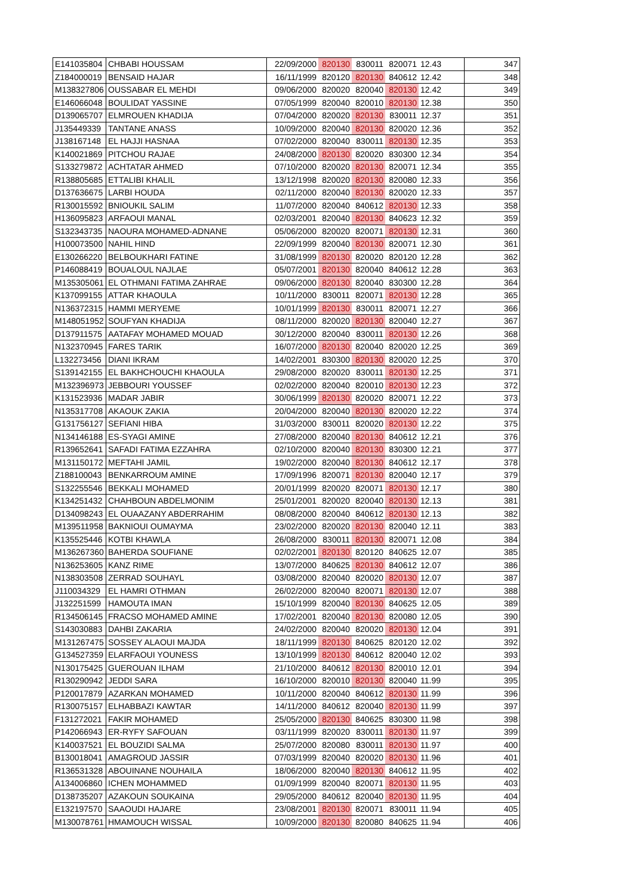| E141035804 | CHBABI HOUSSAM | 22/09/2000 | 820130 | 830011 | 820071 | 12.43 | 347 |
| Z184000019 | BENSAID HAJAR | 16/11/1999 | 820120 | 820130 | 840612 | 12.42 | 348 |
| M138327806 | OUSSABAR EL MEHDI | 09/06/2000 | 820020 | 820040 | 820130 | 12.42 | 349 |
| E146066048 | BOULIDAT YASSINE | 07/05/1999 | 820040 | 820010 | 820130 | 12.38 | 350 |
| D139065707 | ELMROUEN KHADIJA | 07/04/2000 | 820020 | 820130 | 830011 | 12.37 | 351 |
| J135449339 | TANTANE ANASS | 10/09/2000 | 820040 | 820130 | 820020 | 12.36 | 352 |
| J138167148 | EL HAJJI HASNAA | 07/02/2000 | 820040 | 830011 | 820130 | 12.35 | 353 |
| K140021869 | PITCHOU RAJAE | 24/08/2000 | 820130 | 820020 | 830300 | 12.34 | 354 |
| S133279872 | ACHTATAR AHMED | 07/10/2000 | 820020 | 820130 | 820071 | 12.34 | 355 |
| R138805685 | ETTALIBI KHALIL | 13/12/1998 | 820020 | 820130 | 820080 | 12.33 | 356 |
| D137636675 | LARBI HOUDA | 02/11/2000 | 820040 | 820130 | 820020 | 12.33 | 357 |
| R130015592 | BNIOUKIL SALIM | 11/07/2000 | 820040 | 840612 | 820130 | 12.33 | 358 |
| H136095823 | ARFAOUI MANAL | 02/03/2001 | 820040 | 820130 | 840623 | 12.32 | 359 |
| S132343735 | NAOURA MOHAMED-ADNANE | 05/06/2000 | 820020 | 820071 | 820130 | 12.31 | 360 |
| H100073500 | NAHIL HIND | 22/09/1999 | 820040 | 820130 | 820071 | 12.30 | 361 |
| E130266220 | BELBOUKHARI FATINE | 31/08/1999 | 820130 | 820020 | 820120 | 12.28 | 362 |
| P146088419 | BOUALOUL NAJLAE | 05/07/2001 | 820130 | 820040 | 840612 | 12.28 | 363 |
| M135305061 | EL OTHMANI FATIMA ZAHRAE | 09/06/2000 | 820130 | 820040 | 830300 | 12.28 | 364 |
| K137099155 | ATTAR KHAOULA | 10/11/2000 | 830011 | 820071 | 820130 | 12.28 | 365 |
| N136372315 | HAMMI MERYEME | 10/01/1999 | 820130 | 830011 | 820071 | 12.27 | 366 |
| M148051952 | SOUFYAN KHADIJA | 08/11/2000 | 820020 | 820130 | 820040 | 12.27 | 367 |
| D137911575 | AATAFAY MOHAMED MOUAD | 30/12/2000 | 820040 | 830011 | 820130 | 12.26 | 368 |
| N132370945 | FARES TARIK | 16/07/2000 | 820130 | 820040 | 820020 | 12.25 | 369 |
| L132273456 | DIANI IKRAM | 14/02/2001 | 830300 | 820130 | 820020 | 12.25 | 370 |
| S139142155 | EL BAKHCHOUCHI KHAOULA | 29/08/2000 | 820020 | 830011 | 820130 | 12.25 | 371 |
| M132396973 | JEBBOURI YOUSSEF | 02/02/2000 | 820040 | 820010 | 820130 | 12.23 | 372 |
| K131523936 | MADAR JABIR | 30/06/1999 | 820130 | 820020 | 820071 | 12.22 | 373 |
| N135317708 | AKAOUK ZAKIA | 20/04/2000 | 820040 | 820130 | 820020 | 12.22 | 374 |
| G131756127 | SEFIANI HIBA | 31/03/2000 | 830011 | 820020 | 820130 | 12.22 | 375 |
| N134146188 | ES-SYAGI AMINE | 27/08/2000 | 820040 | 820130 | 840612 | 12.21 | 376 |
| R139652641 | SAFADI FATIMA EZZAHRA | 02/10/2000 | 820040 | 820130 | 830300 | 12.21 | 377 |
| M131150172 | MEFTAHI JAMIL | 19/02/2000 | 820040 | 820130 | 840612 | 12.17 | 378 |
| Z188100043 | BENKARROUM AMINE | 17/09/1996 | 820071 | 820130 | 820040 | 12.17 | 379 |
| S132255546 | BEKKALI MOHAMED | 20/01/1999 | 820020 | 820071 | 820130 | 12.17 | 380 |
| K134251432 | CHAHBOUN ABDELMONIM | 25/01/2001 | 820020 | 820040 | 820130 | 12.13 | 381 |
| D134098243 | EL OUAAZANY ABDERRAHIM | 08/08/2000 | 820040 | 840612 | 820130 | 12.13 | 382 |
| M139511958 | BAKNIOUI OUMAYMA | 23/02/2000 | 820020 | 820130 | 820040 | 12.11 | 383 |
| K135525446 | KOTBI KHAWLA | 26/08/2000 | 830011 | 820130 | 820071 | 12.08 | 384 |
| M136267360 | BAHERDA SOUFIANE | 02/02/2001 | 820130 | 820120 | 840625 | 12.07 | 385 |
| N136253605 | KANZ RIME | 13/07/2000 | 840625 | 820130 | 840612 | 12.07 | 386 |
| N138303508 | ZERRAD SOUHAYL | 03/08/2000 | 820040 | 820020 | 820130 | 12.07 | 387 |
| J110034329 | EL HAMRI OTHMAN | 26/02/2000 | 820040 | 820071 | 820130 | 12.07 | 388 |
| J132251599 | HAMOUTA IMAN | 15/10/1999 | 820040 | 820130 | 840625 | 12.05 | 389 |
| R134506145 | FRACSO MOHAMED AMINE | 17/02/2001 | 820040 | 820130 | 820080 | 12.05 | 390 |
| S143030883 | DAHBI ZAKARIA | 24/02/2000 | 820040 | 820020 | 820130 | 12.04 | 391 |
| M131267475 | SOSSEY ALAOUI MAJDA | 18/11/1999 | 820130 | 840625 | 820120 | 12.02 | 392 |
| G134527359 | ELARFAOUI YOUNESS | 13/10/1999 | 820130 | 840612 | 820040 | 12.02 | 393 |
| N130175425 | GUEROUAN ILHAM | 21/10/2000 | 840612 | 820130 | 820010 | 12.01 | 394 |
| R130290942 | JEDDI SARA | 16/10/2000 | 820010 | 820130 | 820040 | 11.99 | 395 |
| P120017879 | AZARKAN MOHAMED | 10/11/2000 | 820040 | 840612 | 820130 | 11.99 | 396 |
| R130075157 | ELHABBAZI KAWTAR | 14/11/2000 | 840612 | 820040 | 820130 | 11.99 | 397 |
| F131272021 | FAKIR MOHAMED | 25/05/2000 | 820130 | 840625 | 830300 | 11.98 | 398 |
| P142066943 | ER-RYFY SAFOUAN | 03/11/1999 | 820020 | 830011 | 820130 | 11.97 | 399 |
| K140037521 | EL BOUZIDI SALMA | 25/07/2000 | 820080 | 830011 | 820130 | 11.97 | 400 |
| B130018041 | AMAGROUD JASSIR | 07/03/1999 | 820040 | 820020 | 820130 | 11.96 | 401 |
| R136531328 | ABOUINANE NOUHAILA | 18/06/2000 | 820040 | 820130 | 840612 | 11.95 | 402 |
| A134006860 | ICHEN MOHAMMED | 01/09/1999 | 820040 | 820071 | 820130 | 11.95 | 403 |
| D138735207 | AZAKOUN SOUKAINA | 29/05/2000 | 840612 | 820040 | 820130 | 11.95 | 404 |
| E132197570 | SAAOUDI HAJARE | 23/08/2001 | 820130 | 820071 | 830011 | 11.94 | 405 |
| M130078761 | HMAMOUCH WISSAL | 10/09/2000 | 820130 | 820080 | 840625 | 11.94 | 406 |